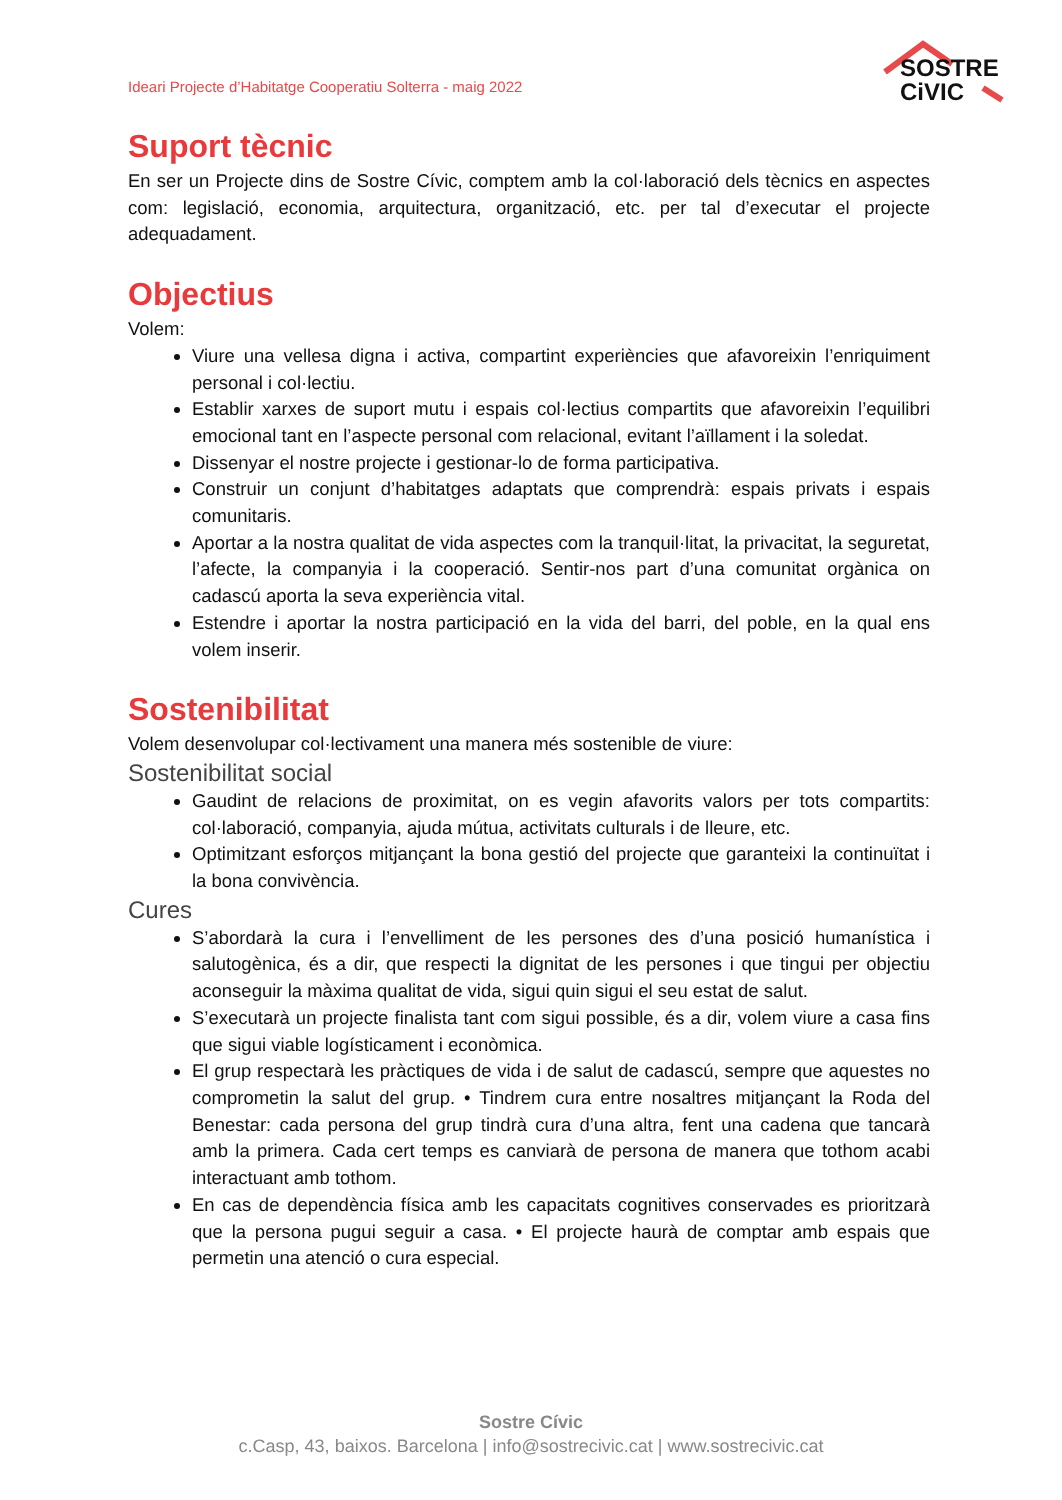Ideari Projecte d’Habitatge Cooperatiu Solterra - maig 2022
SOSTRE
CiVIC
Suport tècnic
En ser un Projecte dins de Sostre Cívic, comptem amb la col·laboració dels tècnics en aspectes com: legislació, economia, arquitectura, organització, etc. per tal d’executar el projecte adequadament.
Objectius
Volem:
Viure una vellesa digna i activa, compartint experiències que afavoreixin l’enriquiment personal i col·lectiu.
Establir xarxes de suport mutu i espais col·lectius compartits que afavoreixin l’equilibri emocional tant en l’aspecte personal com relacional, evitant l’aïllament i la soledat.
Dissenyar el nostre projecte i gestionar-lo de forma participativa.
Construir un conjunt d’habitatges adaptats que comprendrà: espais privats i espais comunitaris.
Aportar a la nostra qualitat de vida aspectes com la tranquil·litat, la privacitat, la seguretat, l’afecte, la companyia i la cooperació. Sentir-nos part d’una comunitat orgànica on cadascú aporta la seva experiència vital.
Estendre i aportar la nostra participació en la vida del barri, del poble, en la qual ens volem inserir.
Sostenibilitat
Volem desenvolupar col·lectivament una manera més sostenible de viure:
Sostenibilitat social
Gaudint de relacions de proximitat, on es vegin afavorits valors per tots compartits: col·laboració, companyia, ajuda mútua, activitats culturals i de lleure, etc.
Optimitzant esforços mitjançant la bona gestió del projecte que garanteixi la continuïtat i la bona convivència.
Cures
S’abordarà la cura i l’envelliment de les persones des d’una posició humanística i salutogènica, és a dir, que respecti la dignitat de les persones i que tingui per objectiu aconseguir la màxima qualitat de vida, sigui quin sigui el seu estat de salut.
S’executarà un projecte finalista tant com sigui possible, és a dir, volem viure a casa fins que sigui viable logísticament i econòmica.
El grup respectarà les pràctiques de vida i de salut de cadascú, sempre que aquestes no comprometin la salut del grup. • Tindrem cura entre nosaltres mitjançant la Roda del Benestar: cada persona del grup tindrà cura d’una altra, fent una cadena que tancarà amb la primera. Cada cert temps es canviarà de persona de manera que tothom acabi interactuant amb tothom.
En cas de dependència física amb les capacitats cognitives conservades es prioritzarà que la persona pugui seguir a casa. • El projecte haurà de comptar amb espais que permetin una atenció o cura especial.
Sostre Cívic
c.Casp, 43, baixos. Barcelona | info@sostrecivic.cat | www.sostrecivic.cat